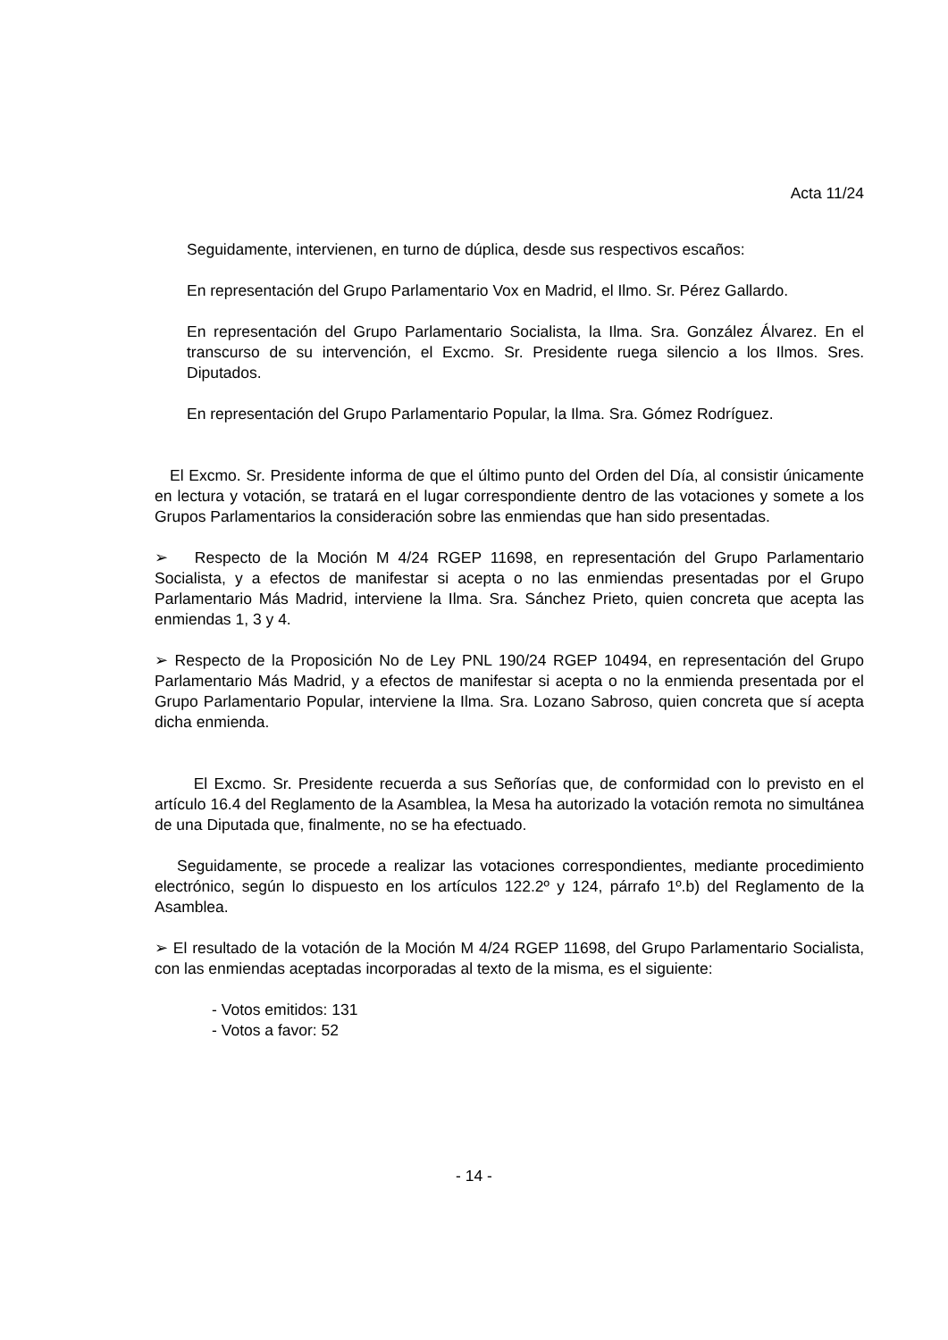Acta 11/24
Seguidamente, intervienen, en turno de dúplica, desde sus respectivos escaños:
En representación del Grupo Parlamentario Vox en Madrid, el Ilmo. Sr. Pérez Gallardo.
En representación del Grupo Parlamentario Socialista, la Ilma. Sra. González Álvarez. En el transcurso de su intervención, el Excmo. Sr. Presidente ruega silencio a los Ilmos. Sres. Diputados.
En representación del Grupo Parlamentario Popular, la Ilma. Sra. Gómez Rodríguez.
El Excmo. Sr. Presidente informa de que el último punto del Orden del Día, al consistir únicamente en lectura y votación, se tratará en el lugar correspondiente dentro de las votaciones y somete a los Grupos Parlamentarios la consideración sobre las enmiendas que han sido presentadas.
➢ Respecto de la Moción M 4/24 RGEP 11698, en representación del Grupo Parlamentario Socialista, y a efectos de manifestar si acepta o no las enmiendas presentadas por el Grupo Parlamentario Más Madrid, interviene la Ilma. Sra. Sánchez Prieto, quien concreta que acepta las enmiendas 1, 3 y 4.
➢ Respecto de la Proposición No de Ley PNL 190/24 RGEP 10494, en representación del Grupo Parlamentario Más Madrid, y a efectos de manifestar si acepta o no la enmienda presentada por el Grupo Parlamentario Popular, interviene la Ilma. Sra. Lozano Sabroso, quien concreta que sí acepta dicha enmienda.
El Excmo. Sr. Presidente recuerda a sus Señorías que, de conformidad con lo previsto en el artículo 16.4 del Reglamento de la Asamblea, la Mesa ha autorizado la votación remota no simultánea de una Diputada que, finalmente, no se ha efectuado.
Seguidamente, se procede a realizar las votaciones correspondientes, mediante procedimiento electrónico, según lo dispuesto en los artículos 122.2º y 124, párrafo 1º.b) del Reglamento de la Asamblea.
➢ El resultado de la votación de la Moción M 4/24 RGEP 11698, del Grupo Parlamentario Socialista, con las enmiendas aceptadas incorporadas al texto de la misma, es el siguiente:
- Votos emitidos: 131
- Votos a favor: 52
- 14 -